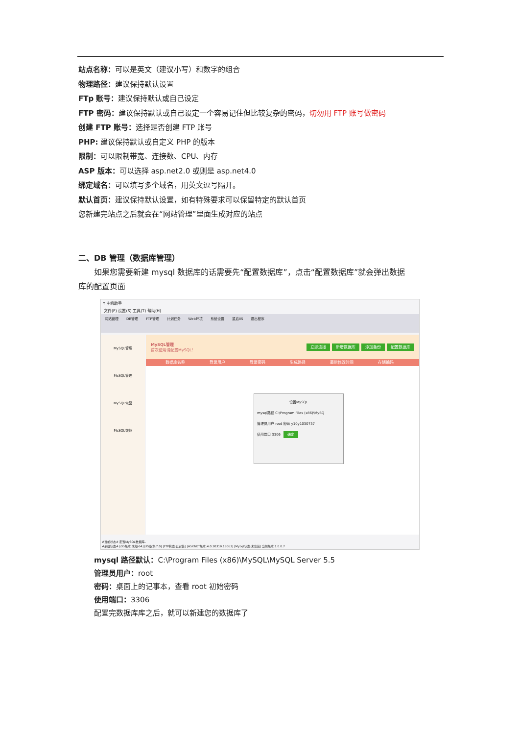站点名称：可以是英文（建议小写）和数字的组合
物理路径：建议保持默认设置
FTp 账号：建议保持默认或自己设定
FTP 密码：建议保持默认或自己设定一个容易记住但比较复杂的密码，切勿用 FTP 账号做密码
创建 FTP 账号：选择是否创建 FTP 账号
PHP: 建议保持默认或自定义 PHP 的版本
限制：可以限制带宽、连接数、CPU、内存
ASP 版本：可以选择 asp.net2.0 或则是 asp.net4.0
绑定域名：可以填写多个域名，用英文逗号隔开。
默认首页：建议保持默认设置，如有特殊要求可以保留特定的默认首页
您新建完站点之后就会在“网站管理”里面生成对应的站点
二、DB 管理（数据库管理）
如果您需要新建 mysql 数据库的话需要先“配置数据库”，点击“配置数据库”就会弹出数据
库的配置页面
Y 主机助手
文件(F) 设置(S) 工具(T) 帮助(H)
网站管理 DB管理 FTP管理 计划任务 Web环境 系统设置 重启IIS 退出程序
MySQL管理
MsSQL管理
MySQL恢复
MsSQL恢复
MySQL管理
首次使用请配置MySQL！
立即连接 新增数据库 添加备份 配置数据库
数据库名称 登录用户 登录密码 生成路径 最后修改时间 存储编码
设置MySQL
mysql路径 C:\Program Files (x86)\MySQ
管理员用户 root 密码 y10y1030757
使用端口 3306 确定
#当前状态# 配置MySQL数据库..
#系统状态# [OS版本:未知-64] [IIS版本:7.0] [FTP状态:已安装] [ASP.NET版本:4.0.30319.18063] [MySql状态:未安装] 当前版本:1.0.0.7
mysql 路径默认：C:\Program Files (x86)\MySQL\MySQL Server 5.5
管理员用户：root
密码：桌面上的记事本，查看 root 初始密码
使用端口：3306
配置完数据库库之后，就可以新建您的数据库了